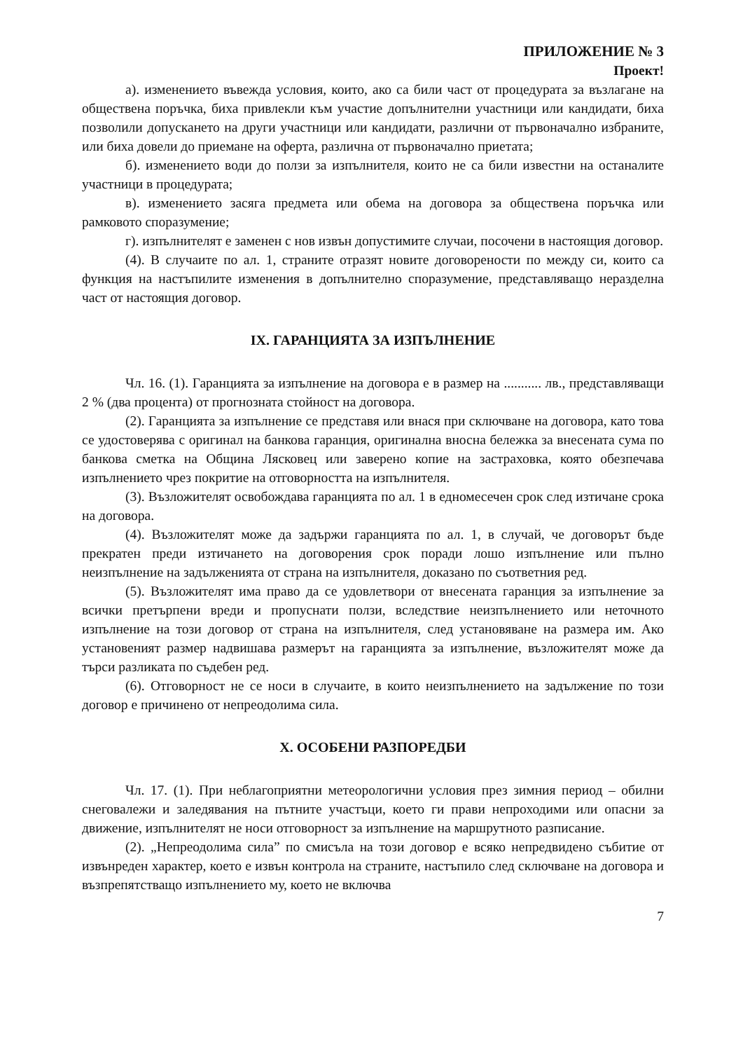ПРИЛОЖЕНИЕ № 3
Проект!
а). изменението въвежда условия, които, ако са били част от процедурата за възлагане на обществена поръчка, биха привлекли към участие допълнителни участници или кандидати, биха позволили допускането на други участници или кандидати, различни от първоначално избраните, или биха довели до приемане на оферта, различна от първоначално приетата;
б). изменението води до ползи за изпълнителя, които не са били известни на останалите участници в процедурата;
в). изменението засяга предмета или обема на договора за обществена поръчка или рамковото споразумение;
г). изпълнителят е заменен с нов извън допустимите случаи, посочени в настоящия договор.
(4). В случаите по ал. 1, страните отразят новите договорености по между си, които са функция на настъпилите изменения в допълнително споразумение, представляващо неразделна част от настоящия договор.
IX. ГАРАНЦИЯТА ЗА ИЗПЪЛНЕНИЕ
Чл. 16. (1). Гаранцията за изпълнение на договора е в размер на ........... лв., представляващи 2 % (два процента) от прогнозната стойност на договора.
(2). Гаранцията за изпълнение се представя или внася при сключване на договора, като това се удостоверява с оригинал на банкова гаранция, оригинална вносна бележка за внесената сума по банкова сметка на Община Лясковец или заверено копие на застраховка, която обезпечава изпълнението чрез покритие на отговорността на изпълнителя.
(3). Възложителят освобождава гаранцията по ал. 1 в едномесечен срок след изтичане срока на договора.
(4). Възложителят може да задържи гаранцията по ал. 1, в случай, че договорът бъде прекратен преди изтичането на договорения срок поради лошо изпълнение или пълно неизпълнение на задълженията от страна на изпълнителя, доказано по съответния ред.
(5). Възложителят има право да се удовлетвори от внесената гаранция за изпълнение за всички претърпени вреди и пропуснати ползи, вследствие неизпълнението или неточното изпълнение на този договор от страна на изпълнителя, след установяване на размера им. Ако установеният размер надвишава размерът на гаранцията за изпълнение, възложителят може да търси разликата по съдебен ред.
(6). Отговорност не се носи в случаите, в които неизпълнението на задължение по този договор е причинено от непреодолима сила.
X. ОСОБЕНИ РАЗПОРЕДБИ
Чл. 17. (1). При неблагоприятни метеорологични условия през зимния период – обилни снеговалежи и заледявания на пътните участъци, което ги прави непроходими или опасни за движение, изпълнителят не носи отговорност за изпълнение на маршрутното разписание.
(2). „Непреодолима сила” по смисъла на този договор е всяко непредвидено събитие от извънреден характер, което е извън контрола на страните, настъпило след сключване на договора и възпрепятстващо изпълнението му, което не включва
7